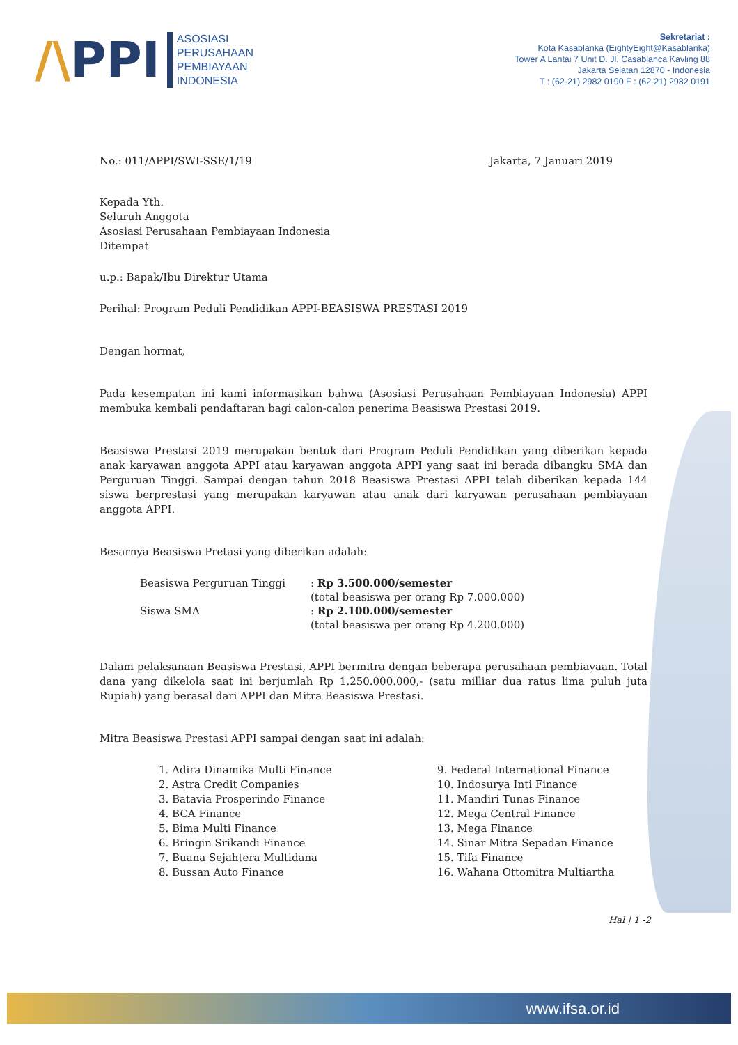/\PPI
ASOSIASI
PERUSAHAAN
PEMBIAYAAN
INDONESIA
Sekretariat :
Kota Kasablanka (EightyEight@Kasablanka)
Tower A Lantai 7 Unit D. Jl. Casablanca Kavling 88
Jakarta Selatan 12870 - Indonesia
T : (62-21) 2982 0190 F : (62-21) 2982 0191
No.: 011/APPI/SWI-SSE/1/19 Jakarta, 7 Januari 2019
Kepada Yth.
Seluruh Anggota
Asosiasi Perusahaan Pembiayaan Indonesia
Ditempat
u.p.: Bapak/Ibu Direktur Utama
Perihal: Program Peduli Pendidikan APPI-BEASISWA PRESTASI 2019
Dengan hormat,
Pada kesempatan ini kami informasikan bahwa (Asosiasi Perusahaan Pembiayaan Indonesia) APPI membuka kembali pendaftaran bagi calon-calon penerima Beasiswa Prestasi 2019.
Beasiswa Prestasi 2019 merupakan bentuk dari Program Peduli Pendidikan yang diberikan kepada anak karyawan anggota APPI atau karyawan anggota APPI yang saat ini berada dibangku SMA dan Perguruan Tinggi. Sampai dengan tahun 2018 Beasiswa Prestasi APPI telah diberikan kepada 144 siswa berprestasi yang merupakan karyawan atau anak dari karyawan perusahaan pembiayaan anggota APPI.
Besarnya Beasiswa Pretasi yang diberikan adalah:
Beasiswa Perguruan Tinggi
: Rp 3.500.000/semester
(total beasiswa per orang Rp 7.000.000)
Siswa SMA
: Rp 2.100.000/semester
(total beasiswa per orang Rp 4.200.000)
Dalam pelaksanaan Beasiswa Prestasi, APPI bermitra dengan beberapa perusahaan pembiayaan. Total dana yang dikelola saat ini berjumlah Rp 1.250.000.000,- (satu milliar dua ratus lima puluh juta Rupiah) yang berasal dari APPI dan Mitra Beasiswa Prestasi.
Mitra Beasiswa Prestasi APPI sampai dengan saat ini adalah:
1. Adira Dinamika Multi Finance
2. Astra Credit Companies
3. Batavia Prosperindo Finance
4. BCA Finance
5. Bima Multi Finance
6. Bringin Srikandi Finance
7. Buana Sejahtera Multidana
8. Bussan Auto Finance
9. Federal International Finance
10. Indosurya Inti Finance
11. Mandiri Tunas Finance
12. Mega Central Finance
13. Mega Finance
14. Sinar Mitra Sepadan Finance
15. Tifa Finance
16. Wahana Ottomitra Multiartha
Hal | 1 -2
www.ifsa.or.id